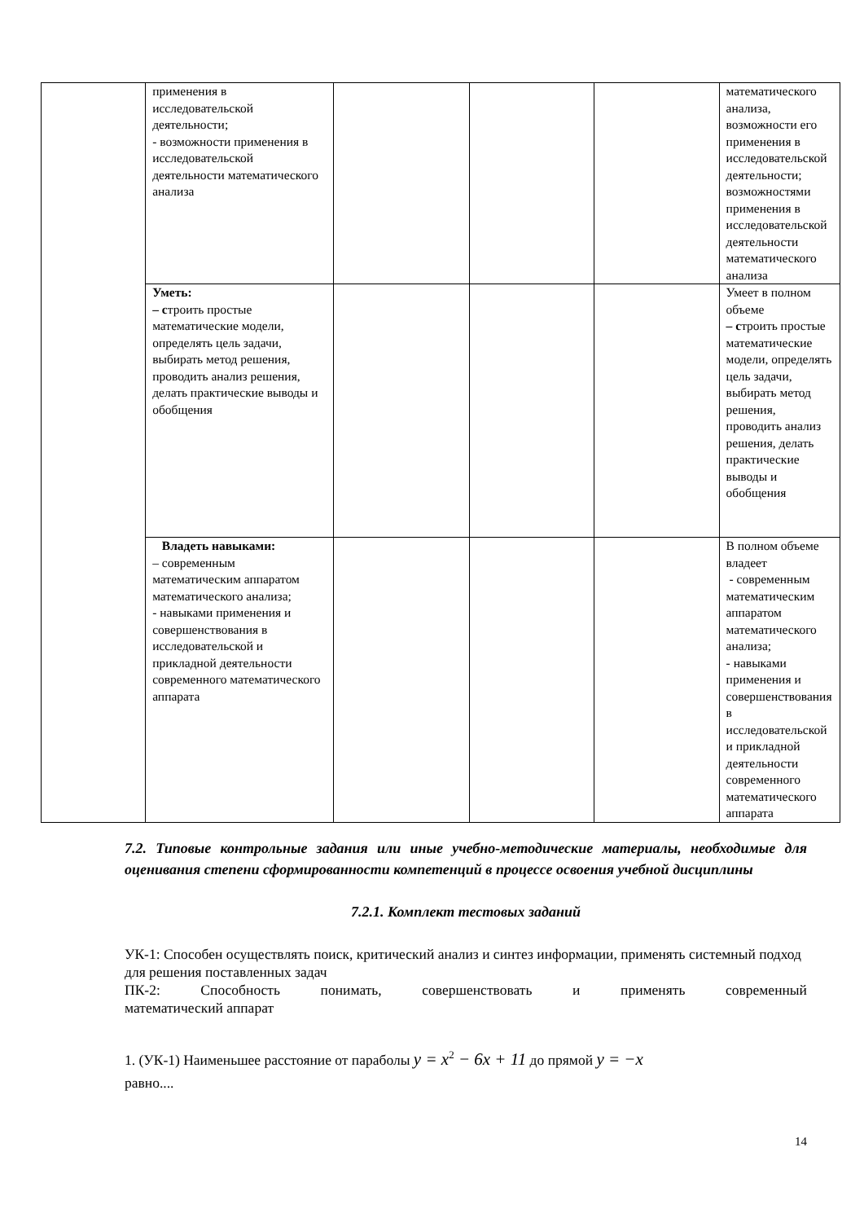| | применения в исследовательской деятельности; - возможности применения в исследовательской деятельности математического анализа | | | | математического анализа, возможности его применения в исследовательской деятельности; возможностями применения в исследовательской деятельности математического анализа |
| | Уметь: – с троить простые математические модели, определять цель задачи, выбирать метод решения, проводить анализ решения, делать практические выводы и обобщения | | | | Умеет в полном объеме – с троить простые математические модели, определять цель задачи, выбирать метод решения, проводить анализ решения, делать практические выводы и обобщения |
| | Владеть навыками: – современным математическим аппаратом математического анализа; - навыками применения и совершенствования в исследовательской и прикладной деятельности современного математического аппарата | | | | В полном объеме владеет - современным математическим аппаратом математического анализа; - навыками применения и совершенствования в исследовательской и прикладной деятельности современного математического аппарата |
7.2. Типовые контрольные задания или иные учебно-методические материалы, необходимые для оценивания степени сформированности компетенций в процессе освоения учебной дисциплины
7.2.1. Комплект тестовых заданий
УК-1: Способен осуществлять поиск, критический анализ и синтез информации, применять системный подход для решения поставленных задач
ПК-2: Способность понимать, совершенствовать и применять современный
математический аппарат
1. (УК-1) Наименьшее расстояние от параболы y = x<sup>2</sup> − 6x + 11 до прямой y = −x
равно....
14